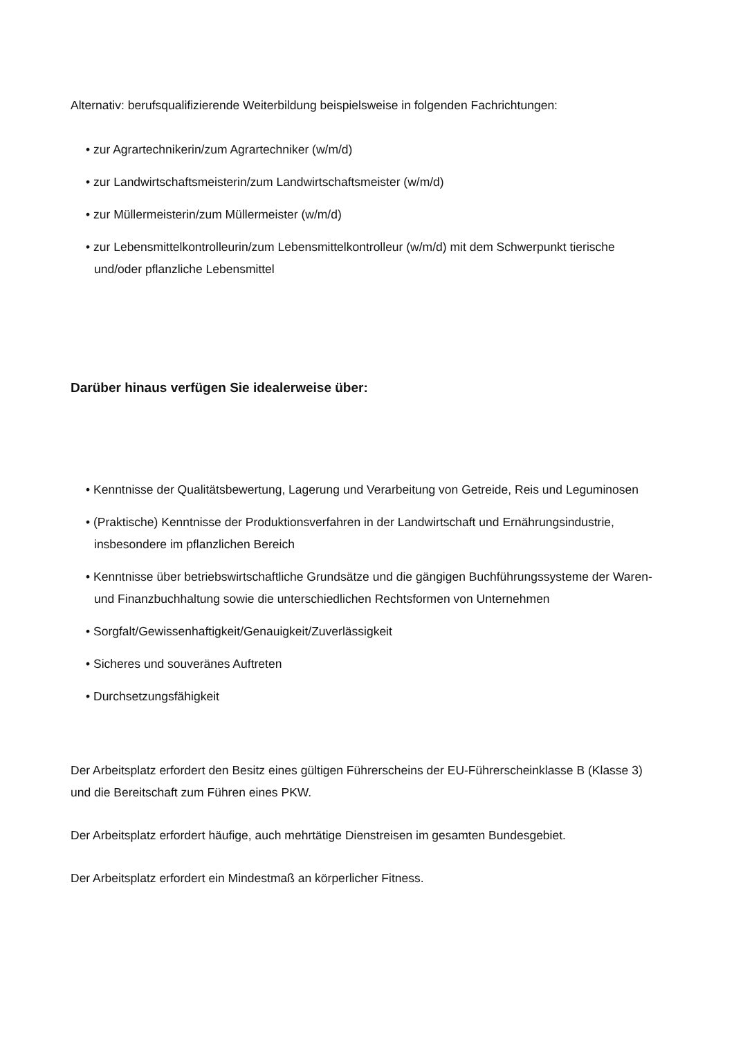Alternativ: berufsqualifizierende Weiterbildung beispielsweise in folgenden Fachrichtungen:
• zur Agrartechnikerin/zum Agrartechniker (w/m/d)
• zur Landwirtschaftsmeisterin/zum Landwirtschaftsmeister (w/m/d)
• zur Müllermeisterin/zum Müllermeister (w/m/d)
• zur Lebensmittelkontrolleurin/zum Lebensmittelkontrolleur (w/m/d) mit dem Schwerpunkt tierische und/oder pflanzliche Lebensmittel
Darüber hinaus verfügen Sie idealerweise über:
• Kenntnisse der Qualitätsbewertung, Lagerung und Verarbeitung von Getreide, Reis und Leguminosen
• (Praktische) Kenntnisse der Produktionsverfahren in der Landwirtschaft und Ernährungsindustrie, insbesondere im pflanzlichen Bereich
• Kenntnisse über betriebswirtschaftliche Grundsätze und die gängigen Buchführungssysteme der Waren- und Finanzbuchhaltung sowie die unterschiedlichen Rechtsformen von Unternehmen
• Sorgfalt/Gewissenhaftigkeit/Genauigkeit/Zuverlässigkeit
• Sicheres und souveränes Auftreten
• Durchsetzungsfähigkeit
Der Arbeitsplatz erfordert den Besitz eines gültigen Führerscheins der EU-Führerscheinklasse B (Klasse 3) und die Bereitschaft zum Führen eines PKW.
Der Arbeitsplatz erfordert häufige, auch mehrtätige Dienstreisen im gesamten Bundesgebiet.
Der Arbeitsplatz erfordert ein Mindestmaß an körperlicher Fitness.